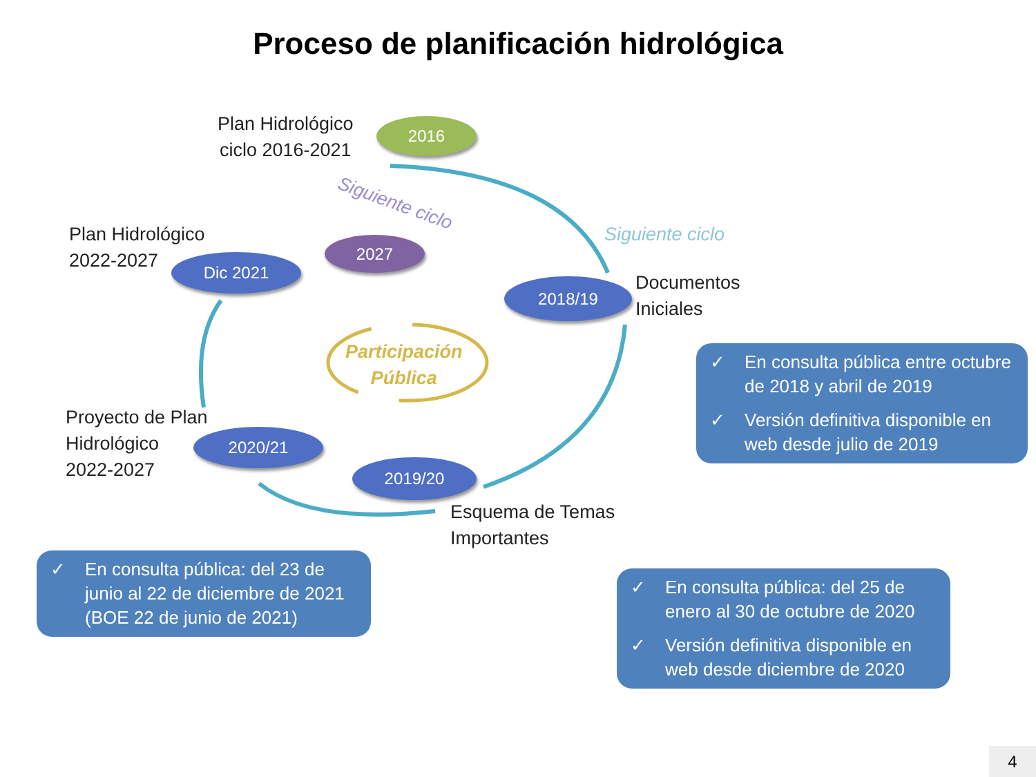Proceso de planificación hidrológica
2016
2027
Dic 2021
2018/19
2020/21
2019/20
Plan Hidrológico
ciclo 2016-2021
Siguiente ciclo
Siguiente ciclo
Plan Hidrológico
2022-2027
Documentos
Iniciales
Participación
Pública
Proyecto de Plan
Hidrológico
2022-2027
Esquema de Temas
Importantes
✓ En consulta pública entre octubre de 2018 y abril de 2019
✓ Versión definitiva disponible en web desde julio de 2019
✓ En consulta pública: del 23 de junio al 22 de diciembre de 2021 (BOE 22 de junio de 2021)
✓ En consulta pública: del 25 de enero al 30 de octubre de 2020
✓ Versión definitiva disponible en web desde diciembre de 2020
4